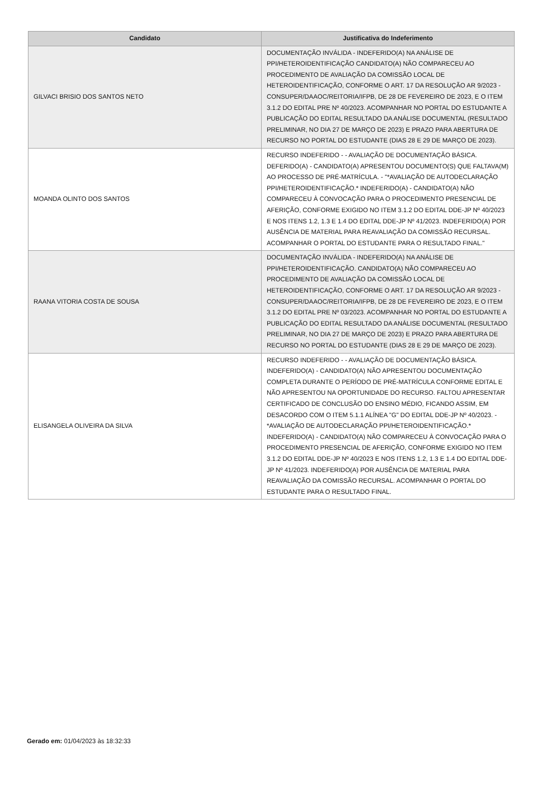| Candidato | Justificativa do Indeferimento |
| --- | --- |
| GILVACI BRISIO DOS SANTOS NETO | DOCUMENTAÇÃO INVÁLIDA - INDEFERIDO(A) NA ANÁLISE DE PPI/HETEROIDENTIFICAÇÃO CANDIDATO(A) NÃO COMPARECEU AO PROCEDIMENTO DE AVALIAÇÃO DA COMISSÃO LOCAL DE HETEROIDENTIFICAÇÃO, CONFORME O ART. 17 DA RESOLUÇÃO AR 9/2023 - CONSUPER/DAAOC/REITORIA/IFPB, DE 28 DE FEVEREIRO DE 2023, E O ITEM 3.1.2 DO EDITAL PRE Nº 40/2023. ACOMPANHAR NO PORTAL DO ESTUDANTE A PUBLICAÇÃO DO EDITAL RESULTADO DA ANÁLISE DOCUMENTAL (RESULTADO PRELIMINAR, NO DIA 27 DE MARÇO DE 2023) E PRAZO PARA ABERTURA DE RECURSO NO PORTAL DO ESTUDANTE (DIAS 28 E 29 DE MARÇO DE 2023). |
| MOANDA OLINTO DOS SANTOS | RECURSO INDEFERIDO - - AVALIAÇÃO DE DOCUMENTAÇÃO BÁSICA. DEFERIDO(A) - CANDIDATO(A) APRESENTOU DOCUMENTO(S) QUE FALTAVA(M) AO PROCESSO DE PRÉ-MATRÍCULA. - "*AVALIAÇÃO DE AUTODECLARAÇÃO PPI/HETEROIDENTIFICAÇÃO.* INDEFERIDO(A) - CANDIDATO(A) NÃO COMPARECEU À CONVOCAÇÃO PARA O PROCEDIMENTO PRESENCIAL DE AFERIÇÃO, CONFORME EXIGIDO NO ITEM 3.1.2 DO EDITAL DDE-JP Nº 40/2023 E NOS ITENS 1.2, 1.3 E 1.4 DO EDITAL DDE-JP Nº 41/2023. INDEFERIDO(A) POR AUSÊNCIA DE MATERIAL PARA REAVALIAÇÃO DA COMISSÃO RECURSAL. ACOMPANHAR O PORTAL DO ESTUDANTE PARA O RESULTADO FINAL." |
| RAANA VITORIA COSTA DE SOUSA | DOCUMENTAÇÃO INVÁLIDA - INDEFERIDO(A) NA ANÁLISE DE PPI/HETEROIDENTIFICAÇÃO. CANDIDATO(A) NÃO COMPARECEU AO PROCEDIMENTO DE AVALIAÇÃO DA COMISSÃO LOCAL DE HETEROIDENTIFICAÇÃO, CONFORME O ART. 17 DA RESOLUÇÃO AR 9/2023 - CONSUPER/DAAOC/REITORIA/IFPB, DE 28 DE FEVEREIRO DE 2023, E O ITEM 3.1.2 DO EDITAL PRE Nº 03/2023. ACOMPANHAR NO PORTAL DO ESTUDANTE A PUBLICAÇÃO DO EDITAL RESULTADO DA ANÁLISE DOCUMENTAL (RESULTADO PRELIMINAR, NO DIA 27 DE MARÇO DE 2023) E PRAZO PARA ABERTURA DE RECURSO NO PORTAL DO ESTUDANTE (DIAS 28 E 29 DE MARÇO DE 2023). |
| ELISANGELA OLIVEIRA DA SILVA | RECURSO INDEFERIDO - - AVALIAÇÃO DE DOCUMENTAÇÃO BÁSICA. INDEFERIDO(A) - CANDIDATO(A) NÃO APRESENTOU DOCUMENTAÇÃO COMPLETA DURANTE O PERÍODO DE PRÉ-MATRÍCULA CONFORME EDITAL E NÃO APRESENTOU NA OPORTUNIDADE DO RECURSO. FALTOU APRESENTAR CERTIFICADO DE CONCLUSÃO DO ENSINO MÉDIO, FICANDO ASSIM, EM DESACORDO COM O ITEM 5.1.1 ALÍNEA "G" DO EDITAL DDE-JP Nº 40/2023. - *AVALIAÇÃO DE AUTODECLARAÇÃO PPI/HETEROIDENTIFICAÇÃO.* INDEFERIDO(A) - CANDIDATO(A) NÃO COMPARECEU À CONVOCAÇÃO PARA O PROCEDIMENTO PRESENCIAL DE AFERIÇÃO, CONFORME EXIGIDO NO ITEM 3.1.2 DO EDITAL DDE-JP Nº 40/2023 E NOS ITENS 1.2, 1.3 E 1.4 DO EDITAL DDE-JP Nº 41/2023. INDEFERIDO(A) POR AUSÊNCIA DE MATERIAL PARA REAVALIAÇÃO DA COMISSÃO RECURSAL. ACOMPANHAR O PORTAL DO ESTUDANTE PARA O RESULTADO FINAL. |
Gerado em: 01/04/2023 às 18:32:33